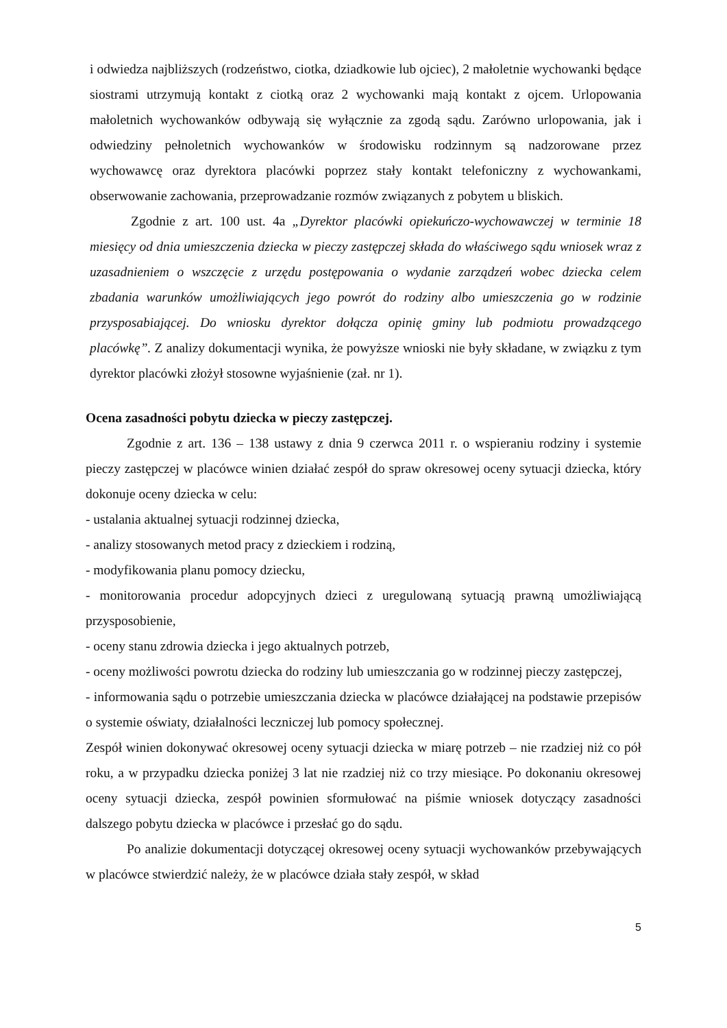i odwiedza najbliższych (rodzeństwo, ciotka, dziadkowie lub ojciec), 2 małoletnie wychowanki będące siostrami utrzymują kontakt z ciotką oraz 2 wychowanki mają kontakt z ojcem. Urlopowania małoletnich wychowanków odbywają się wyłącznie za zgodą sądu. Zarówno urlopowania, jak i odwiedziny pełnoletnich wychowanków w środowisku rodzinnym są nadzorowane przez wychowawcę oraz dyrektora placówki poprzez stały kontakt telefoniczny z wychowankami, obserwowanie zachowania, przeprowadzanie rozmów związanych z pobytem u bliskich.
Zgodnie z art. 100 ust. 4a „Dyrektor placówki opiekuńczo-wychowawczej w terminie 18 miesięcy od dnia umieszczenia dziecka w pieczy zastępczej składa do właściwego sądu wniosek wraz z uzasadnieniem o wszczęcie z urzędu postępowania o wydanie zarządzeń wobec dziecka celem zbadania warunków umożliwiających jego powrót do rodziny albo umieszczenia go w rodzinie przysposabiającej. Do wniosku dyrektor dołącza opinię gminy lub podmiotu prowadzącego placówkę”. Z analizy dokumentacji wynika, że powyższe wnioski nie były składane, w związku z tym dyrektor placówki złożył stosowne wyjaśnienie (zał. nr 1).
Ocena zasadności pobytu dziecka w pieczy zastępczej.
Zgodnie z art. 136 – 138 ustawy z dnia 9 czerwca 2011 r. o wspieraniu rodziny i systemie pieczy zastępczej w placówce winien działać zespół do spraw okresowej oceny sytuacji dziecka, który dokonuje oceny dziecka w celu:
- ustalania aktualnej sytuacji rodzinnej dziecka,
- analizy stosowanych metod pracy z dzieckiem i rodziną,
- modyfikowania planu pomocy dziecku,
- monitorowania procedur adopcyjnych dzieci z uregulowaną sytuacją prawną umożliwiającą przysposobienie,
- oceny stanu zdrowia dziecka i jego aktualnych potrzeb,
- oceny możliwości powrotu dziecka do rodziny lub umieszczania go w rodzinnej pieczy zastępczej,
- informowania sądu o potrzebie umieszczania dziecka w placówce działającej na podstawie przepisów o systemie oświaty, działalności leczniczej lub pomocy społecznej.
Zespół winien dokonywać okresowej oceny sytuacji dziecka w miarę potrzeb – nie rzadziej niż co pół roku, a w przypadku dziecka poniżej 3 lat nie rzadziej niż co trzy miesiące. Po dokonaniu okresowej oceny sytuacji dziecka, zespół powinien sformułować na piśmie wniosek dotyczący zasadności dalszego pobytu dziecka w placówce i przesłać go do sądu.
Po analizie dokumentacji dotyczącej okresowej oceny sytuacji wychowanków przebywających w placówce stwierdzić należy, że w placówce działa stały zespół, w skład
5